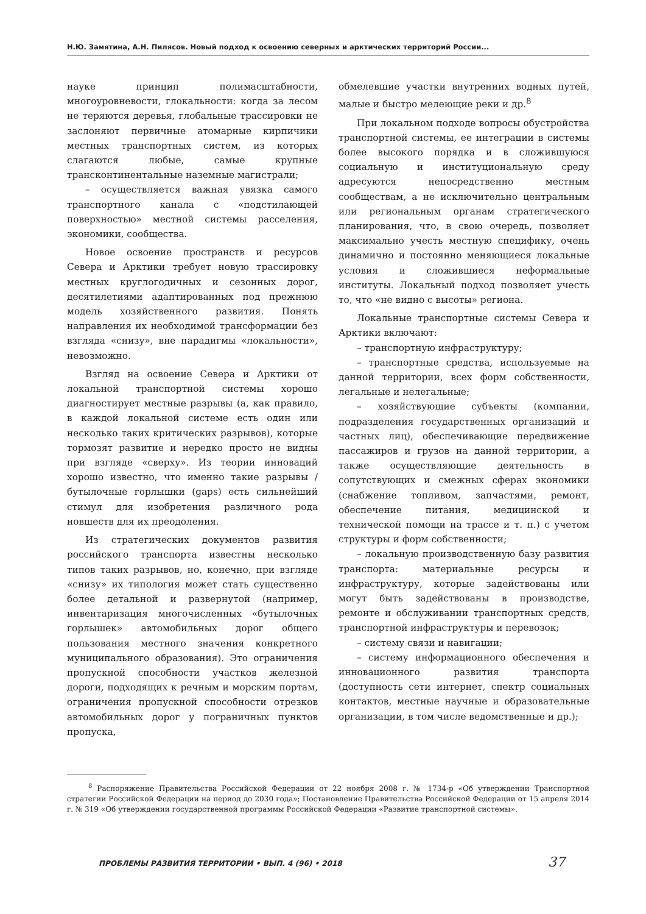Н.Ю. Замятина, А.Н. Пилясов. Новый подход к освоению северных и арктических территорий России...
науке принцип полимасштабности, многоуровневости, глокальности: когда за лесом не теряются деревья, глобальные трассировки не заслоняют первичные атомарные кирпичики местных транспортных систем, из которых слагаются любые, самые крупные трансконтинентальные наземные магистрали;
– осуществляется важная увязка самого транспортного канала с «подстилающей поверхностью» местной системы расселения, экономики, сообщества.
Новое освоение пространств и ресурсов Севера и Арктики требует новую трассировку местных круглогодичных и сезонных дорог, десятилетиями адаптированных под прежнюю модель хозяйственного развития. Понять направления их необходимой трансформации без взгляда «снизу», вне парадигмы «локальности», невозможно.
Взгляд на освоение Севера и Арктики от локальной транспортной системы хорошо диагностирует местные разрывы (а, как правило, в каждой локальной системе есть один или несколько таких критических разрывов), которые тормозят развитие и нередко просто не видны при взгляде «сверху». Из теории инноваций хорошо известно, что именно такие разрывы / бутылочные горлышки (gaps) есть сильнейший стимул для изобретения различного рода новшеств для их преодоления.
Из стратегических документов развития российского транспорта известны несколько типов таких разрывов, но, конечно, при взгляде «снизу» их типология может стать существенно более детальной и развернутой (например, инвентаризация многочисленных «бутылочных горлышек» автомобильных дорог общего пользования местного значения конкретного муниципального образования). Это ограничения пропускной способности участков железной дороги, подходящих к речным и морским портам, ограничения пропускной способности отрезков автомобильных дорог у пограничных пунктов пропуска,
обмелевшие участки внутренних водных путей, малые и быстро мелеющие реки и др.<sup>8</sup>
При локальном подходе вопросы обустройства транспортной системы, ее интеграции в системы более высокого порядка и в сложившуюся социальную и институциональную среду адресуются непосредственно местным сообществам, а не исключительно центральным или региональным органам стратегического планирования, что, в свою очередь, позволяет максимально учесть местную специфику, очень динамично и постоянно меняющиеся локальные условия и сложившиеся неформальные институты. Локальный подход позволяет учесть то, что «не видно с высоты» региона.
Локальные транспортные системы Севера и Арктики включают:
– транспортную инфраструктуру;
– транспортные средства, используемые на данной территории, всех форм собственности, легальные и нелегальные;
– хозяйствующие субъекты (компании, подразделения государственных организаций и частных лиц), обеспечивающие передвижение пассажиров и грузов на данной территории, а также осуществляющие деятельность в сопутствующих и смежных сферах экономики (снабжение топливом, запчастями, ремонт, обеспечение питания, медицинской и технической помощи на трассе и т. п.) с учетом структуры и форм собственности;
– локальную производственную базу развития транспорта: материальные ресурсы и инфраструктуру, которые задействованы или могут быть задействованы в производстве, ремонте и обслуживании транспортных средств, транспортной инфраструктуры и перевозок;
– систему связи и навигации;
– систему информационного обеспечения и инновационного развития транспорта (доступность сети интернет, спектр социальных контактов, местные научные и образовательные организации, в том числе ведомственные и др.);
<sup>8</sup> Распоряжение Правительства Российской Федерации от 22 ноября 2008 г. № 1734-р «Об утверждении Транспортной стратегии Российской Федерации на период до 2030 года»; Постановление Правительства Российской Федерации от 15 апреля 2014 г. № 319 «Об утверждении государственной программы Российской Федерации «Развитие транспортной системы».
ПРОБЛЕМЫ РАЗВИТИЯ ТЕРРИТОРИИ • ВЫП. 4 (96) • 2018
37